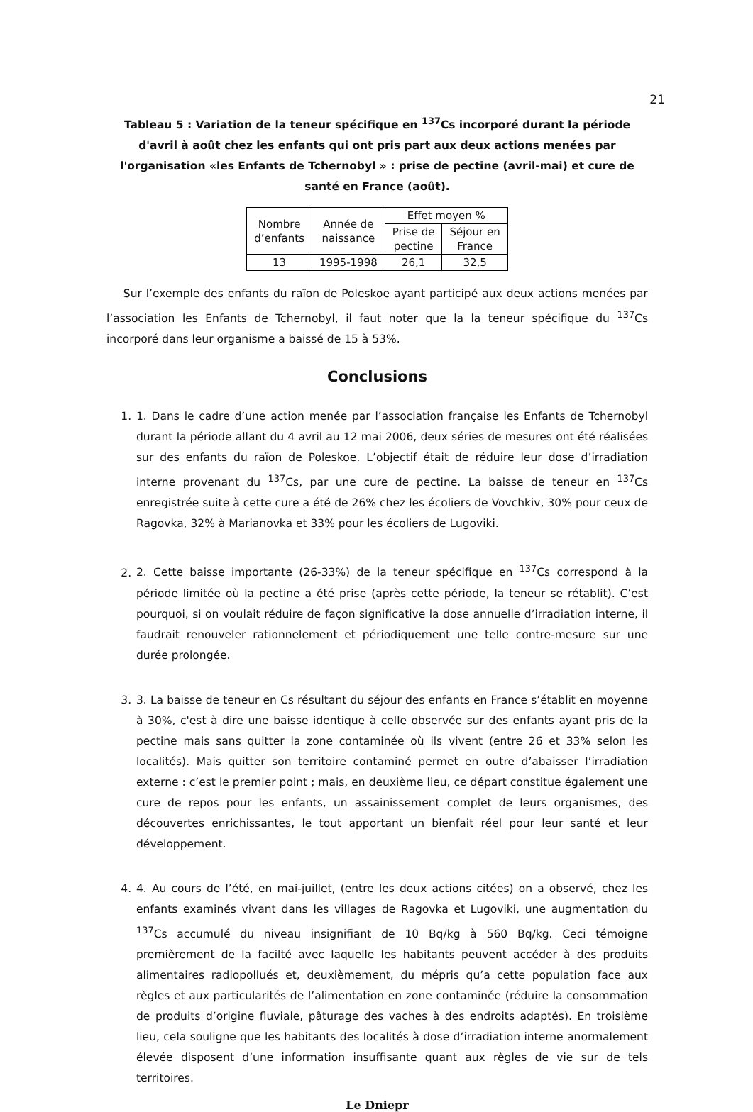21
Tableau 5 : Variation de la teneur spécifique en <sup>137</sup>Cs incorporé durant la période d'avril à août chez les enfants qui ont pris part aux deux actions menées par l'organisation «les Enfants de Tchernobyl » : prise de pectine (avril-mai) et cure de santé en France (août).
| Nombre d’enfants | Année de naissance | Effet moyen % | |
| --- | --- | --- | --- |
| | | Prise de pectine | Séjour en France |
| 13 | 1995-1998 | 26,1 | 32,5 |
Sur l’exemple des enfants du raïon de Poleskoe ayant participé aux deux actions menées par l’association les Enfants de Tchernobyl, il faut noter que la la teneur spécifique du <sup>137</sup>Cs incorporé dans leur organisme a baissé de 15 à 53%.
Conclusions
1. 1. Dans le cadre d’une action menée par l’association française les Enfants de Tchernobyl durant la période allant du 4 avril au 12 mai 2006, deux séries de mesures ont été réalisées sur des enfants du raïon de Poleskoe. L’objectif était de réduire leur dose d’irradiation interne provenant du <sup>137</sup>Cs, par une cure de pectine. La baisse de teneur en <sup>137</sup>Cs enregistrée suite à cette cure a été de 26% chez les écoliers de Vovchkiv, 30% pour ceux de Ragovka, 32% à Marianovka et 33% pour les écoliers de Lugoviki.
2. 2. Cette baisse importante (26-33%) de la teneur spécifique en <sup>137</sup>Cs correspond à la période limitée où la pectine a été prise (après cette période, la teneur se rétablit). C’est pourquoi, si on voulait réduire de façon significative la dose annuelle d’irradiation interne, il faudrait renouveler rationnelement et périodiquement une telle contre-mesure sur une durée prolongée.
3. 3. La baisse de teneur en Cs résultant du séjour des enfants en France s’établit en moyenne à 30%, c'est à dire une baisse identique à celle observée sur des enfants ayant pris de la pectine mais sans quitter la zone contaminée où ils vivent (entre 26 et 33% selon les localités). Mais quitter son territoire contaminé permet en outre d’abaisser l’irradiation externe : c’est le premier point ; mais, en deuxième lieu, ce départ constitue également une cure de repos pour les enfants, un assainissement complet de leurs organismes, des découvertes enrichissantes, le tout apportant un bienfait réel pour leur santé et leur développement.
4. 4. Au cours de l’été, en mai-juillet, (entre les deux actions citées) on a observé, chez les enfants examinés vivant dans les villages de Ragovka et Lugoviki, une augmentation du <sup>137</sup>Cs accumulé du niveau insignifiant de 10 Bq/kg à 560 Bq/kg. Ceci témoigne premièrement de la facilté avec laquelle les habitants peuvent accéder à des produits alimentaires radiopollués et, deuxièmement, du mépris qu’a cette population face aux règles et aux particularités de l’alimentation en zone contaminée (réduire la consommation de produits d’origine fluviale, pâturage des vaches à des endroits adaptés). En troisième lieu, cela souligne que les habitants des localités à dose d’irradiation interne anormalement élevée disposent d’une information insuffisante quant aux règles de vie sur de tels territoires.
Le Dniepr